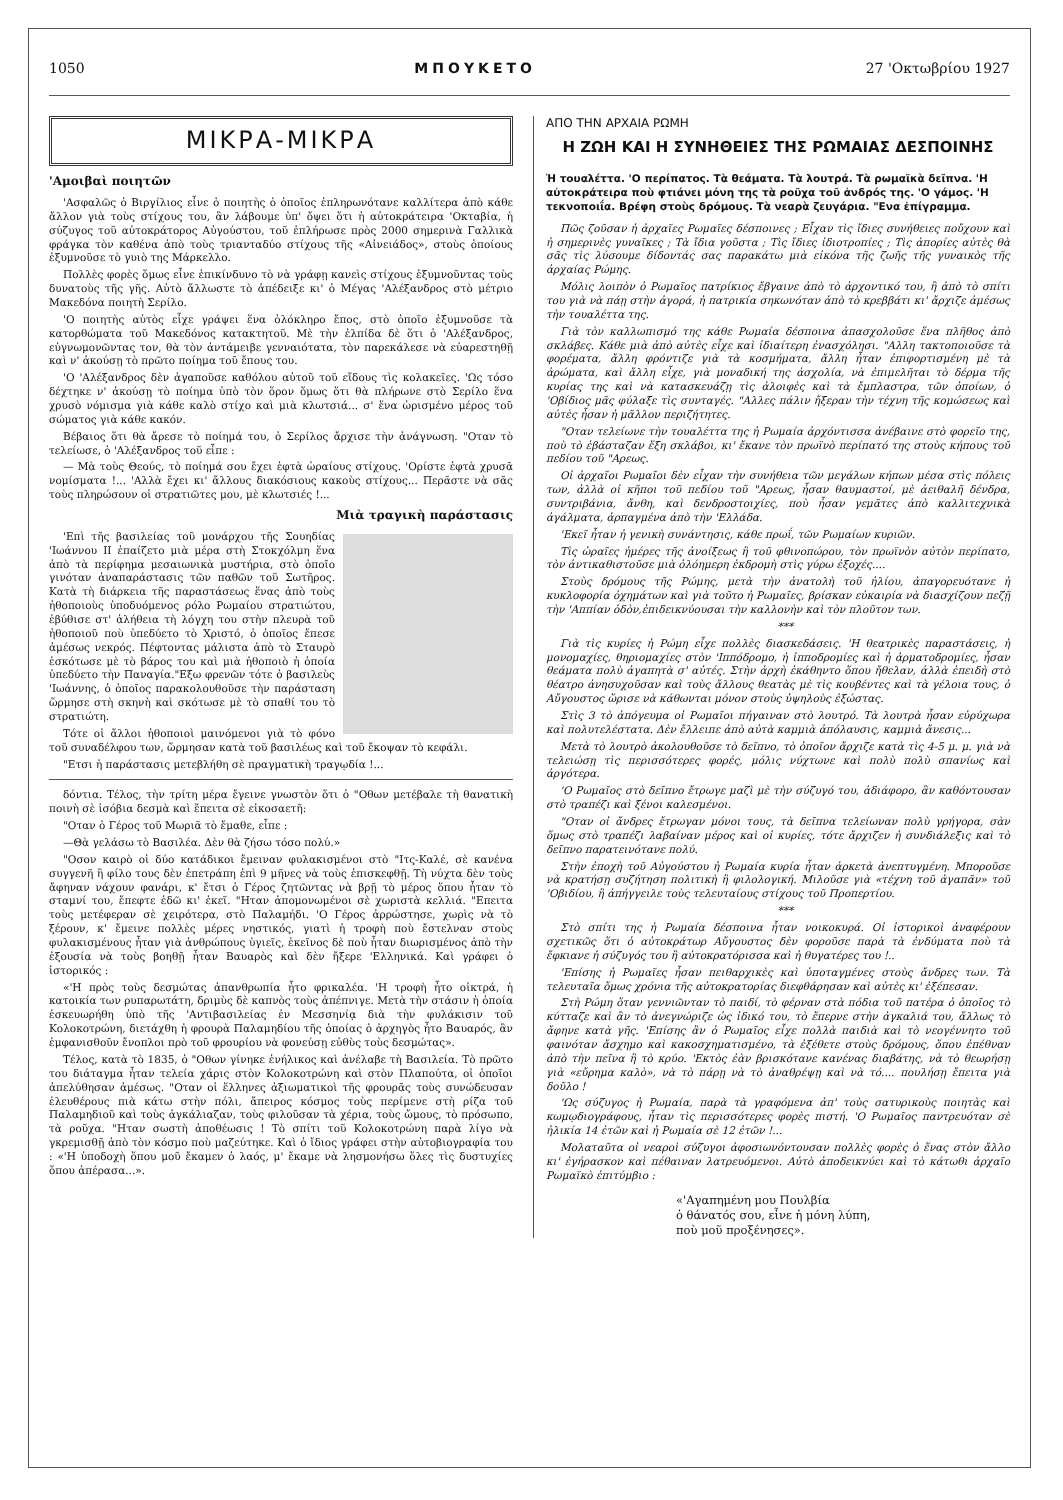1050 ΜΠΟΥΚΕΤΟ 27 'Οκτωβρίου 1927
ΜΙΚΡΑ-ΜΙΚΡΑ
'Αμοιβαὶ ποιητῶν
'Ασφαλῶς ὁ Βιργίλιος εἶνε ὁ ποιητὴς ὁ ὁποῖος ἐπληρωνότανε καλλίτερα ἀπὸ κάθε ἄλλον γιὰ τοὺς στίχους του, ἂν λάβουμε ὑπ' ὄψει ὅτι ἡ αὐτοκράτειρα 'Οκταβία, ἡ σύζυγος τοῦ αὐτοκράτορος Αὐγούστου, τοῦ ἐπλήρωσε πρὸς 2000 σημερινὰ Γαλλικὰ φράγκα τὸν καθένα ἀπὸ τοὺς τριανταδύο στίχους τῆς «Αἰνειάδος», στοὺς ὁποίους ἐξυμνοῦσε τὸ γυιὸ της Μάρκελλο.
Πολλὲς φορὲς ὅμως εἶνε ἐπικίνδυνο τὸ νὰ γράφῃ κανεὶς στίχους ἐξυμνοῦντας τοὺς δυνατοὺς τῆς γῆς. Αὐτὸ ἄλλωστε τὸ ἀπέδειξε κι' ὁ Μέγας 'Αλέξανδρος στὸ μέτριο Μακεδόνα ποιητὴ Σερίλο.
'Ο ποιητὴς αὐτὸς εἶχε γράψει ἕνα ὁλόκληρο ἔπος, στὸ ὁποῖο ἐξυμνοῦσε τὰ κατορθώματα τοῦ Μακεδόνος κατακτητοῦ. Μὲ τὴν ἐλπίδα δὲ ὅτι ὁ 'Αλέξανδρος, εὐγνωμονῶντας τον, θὰ τὸν ἀντάμειβε γενναιότατα, τὸν παρεκάλεσε νὰ εὐαρεστηθῇ καὶ ν' ἀκούσῃ τὸ πρῶτο ποίημα τοῦ ἔπους του.
'Ο 'Αλέξανδρος δὲν ἀγαποῦσε καθόλου αὐτοῦ τοῦ εἴδους τὶς κολακεῖες. 'Ως τόσο δέχτηκε ν' ἀκούσῃ τὸ ποίημα ὑπὸ τὸν ὅρον ὅμως ὅτι θὰ πλήρωνε στὸ Σερίλο ἕνα χρυσὸ νόμισμα γιὰ κάθε καλὸ στίχο καὶ μιὰ κλωτσιά... σ' ἕνα ὡρισμένο μέρος τοῦ σώματος γιὰ κάθε κακόν.
Βέβαιος ὅτι θὰ ἄρεσε τὸ ποίημά του, ὁ Σερίλος ἄρχισε τὴν ἀνάγνωση. "Οταν τὸ τελείωσε, ὁ 'Αλέξανδρος τοῦ εἶπε :
— Μὰ τοὺς Θεούς, τὸ ποίημά σου ἔχει ἑφτὰ ὡραίους στίχους. 'Ορίστε ἑφτὰ χρυσᾶ νομίσματα !... 'Αλλὰ ἔχει κι' ἄλλους διακόσιους κακοὺς στίχους... Περᾶστε νὰ σᾶς τοὺς πληρώσουν οἱ στρατιῶτες μου, μὲ κλωτσιές !...
Μιὰ τραγικὴ παράστασις
'Επὶ τῆς βασιλείας τοῦ μονάρχου τῆς Σουηδίας 'Ιωάννου ΙΙ ἐπαίζετο μιὰ μέρα στὴ Στοκχόλμη ἕνα ἀπὸ τὰ περίφημα μεσαιωνικὰ μυστήρια, στὸ ὁποῖο γινόταν ἀναπαράστασις τῶν παθῶν τοῦ Σωτῆρος. Κατὰ τὴ διάρκεια τῆς παραστάσεως ἕνας ἀπὸ τοὺς ἠθοποιοὺς ὑποδυόμενος ρόλο Ρωμαίου στρατιώτου, ἐβύθισε στ' ἀλήθεια τὴ λόγχη του στὴν πλευρὰ τοῦ ἠθοποιοῦ ποὺ ὑπεδύετο τὸ Χριστό, ὁ ὁποῖος ἔπεσε ἀμέσως νεκρός. Πέφτοντας μάλιστα ἀπὸ τὸ Σταυρὸ ἐσκότωσε μὲ τὸ βάρος του καὶ μιὰ ἠθοποιὸ ἡ ὁποία ὑπεδύετο τὴν Παναγία."Εξω φρενῶν τότε ὁ βασιλεὺς 'Ιωάννης, ὁ ὁποῖος παρακολουθοῦσε τὴν παράσταση ὥρμησε στὴ σκηνὴ καὶ σκότωσε μὲ τὸ σπαθί του τὸ στρατιώτη.
Τότε οἱ ἄλλοι ἠθοποιοὶ μαινόμενοι γιὰ τὸ φόνο τοῦ συναδέλφου των, ὥρμησαν κατὰ τοῦ βασιλέως καὶ τοῦ ἔκοψαν τὸ κεφάλι.
"Ετσι ἡ παράστασις μετεβλήθη σὲ πραγματικὴ τραγῳδία !...
δόντια. Τέλος, τὴν τρίτη μέρα ἔγεινε γνωστὸν ὅτι ὁ "Οθων μετέβαλε τὴ θανατικὴ ποινὴ σὲ ἰσόβια δεσμὰ καὶ ἔπειτα σὲ εἰκοσαετῆ:
"Οταν ὁ Γέρος τοῦ Μωριᾶ τὸ ἔμαθε, εἶπε :
—Θὰ γελάσω τὸ Βασιλέα. Δὲν θὰ ζήσω τόσο πολύ.»
"Οσον καιρὸ οἱ δύο κατάδικοι ἔμειναν φυλακισμένοι στὸ "Ιτς-Καλέ, σὲ κανένα συγγενῆ ἢ φίλο τους δὲν ἐπετράπη ἐπὶ 9 μῆνες νὰ τοὺς ἐπισκεφθῇ. Τὴ νύχτα δὲν τοὺς ἄφηναν νάχουν φανάρι, κ' ἔτσι ὁ Γέρος ζητῶντας νὰ βρῇ τὸ μέρος ὅπου ἦταν τὸ σταμνί του, ἔπεφτε ἐδῶ κι' ἐκεῖ. "Ηταν ἀπομονωμένοι σὲ χωριστὰ κελλιά. "Επειτα τοὺς μετέφεραν σὲ χειρότερα, στὸ Παλαμήδι. 'Ο Γέρος ἀρρώστησε, χωρὶς νὰ τὸ ξέρουν, κ' ἔμεινε πολλὲς μέρες νηστικός, γιατὶ ἡ τροφὴ ποὺ ἔστελναν στοὺς φυλακισμένους ἦταν γιὰ ἀνθρώπους ὑγιεῖς, ἐκεῖνος δὲ ποὺ ἦταν διωρισμένος ἀπὸ τὴν ἐξουσία νὰ τοὺς βοηθῇ ἦταν Βαυαρὸς καὶ δὲν ἤξερε 'Ελληνικά. Καὶ γράφει ὁ ἱστορικός :
«'Η πρὸς τοὺς δεσμώτας ἀπανθρωπία ἦτο φρικαλέα. 'Η τροφὴ ἦτο οἰκτρά, ἡ κατοικία των ρυπαρωτάτη, δριμὺς δὲ καπνὸς τοὺς ἀπέπνιγε. Μετὰ τὴν στάσιν ἡ ὁποία ἐσκευωρήθη ὑπὸ τῆς 'Αντιβασιλείας ἐν Μεσσηνίᾳ διὰ τὴν φυλάκισιν τοῦ Κολοκοτρώνη, διετάχθη ἡ φρουρὰ Παλαμηδίου τῆς ὁποίας ὁ ἀρχηγὸς ἦτο Βαυαρός, ἂν ἐμφανισθοῦν ἔνοπλοι πρὸ τοῦ φρουρίου νὰ φονεύσῃ εὐθὺς τοὺς δεσμώτας».
Τέλος, κατὰ τὸ 1835, ὁ "Οθων γίνηκε ἐνήλικος καὶ ἀνέλαβε τὴ Βασιλεία. Τὸ πρῶτο του διάταγμα ἦταν τελεία χάρις στὸν Κολοκοτρώνη καὶ στὸν Πλαπούτα, οἱ ὁποῖοι ἀπελύθησαν ἀμέσως. "Οταν οἱ ἕλληνες ἀξιωματικοὶ τῆς φρουρᾶς τοὺς συνώδευσαν ἐλευθέρους πιὰ κάτω στὴν πόλι, ἄπειρος κόσμος τοὺς περίμενε στὴ ρίζα τοῦ Παλαμηδιοῦ καὶ τοὺς ἀγκάλιαζαν, τοὺς φιλοῦσαν τὰ χέρια, τοὺς ὤμους, τὸ πρόσωπο, τὰ ροῦχα. "Ηταν σωστὴ ἀποθέωσις ! Τὸ σπίτι τοῦ Κολοκοτρώνη παρὰ λίγο νὰ γκρεμισθῇ ἀπὸ τὸν κόσμο ποὺ μαζεύτηκε. Καὶ ὁ ἴδιος γράφει στὴν αὐτοβιογραφία του : «'Η ὑποδοχὴ ὅπου μοῦ ἔκαμεν ὁ λαός, μ' ἔκαμε νὰ λησμονήσω ὅλες τὶς δυστυχίες ὅπου ἀπέρασα...».
ΑΠΟ ΤΗΝ ΑΡΧΑΙΑ ΡΩΜΗ
Η ΖΩΗ ΚΑΙ Η ΣΥΝΗΘΕΙΕΣ ΤΗΣ ΡΩΜΑΙΑΣ ΔΕΣΠΟΙΝΗΣ
Ἡ τουαλέττα. 'Ο περίπατος. Τὰ θεάματα. Τὰ λουτρά. Τὰ ρωμαϊκὰ δεῖπνα. 'Η αὐτοκράτειρα ποὺ φτιάνει μόνη της τὰ ροῦχα τοῦ ἀνδρός της. 'Ο γάμος. 'Η τεκνοποιΐα. Βρέφη στοὺς δρόμους. Τὰ νεαρὰ ζευγάρια. "Ενα ἐπίγραμμα.
Πῶς ζοῦσαν ἡ ἀρχαῖες Ρωμαῖες δέσποινες ; Εἶχαν τὶς ἴδιες συνήθειες ποὔχουν καὶ ἡ σημερινὲς γυναῖκες ; Τὰ ἴδια γοῦστα ; Τὶς ἴδιες ἰδιοτροπίες ; Τὶς ἀπορίες αὐτὲς θὰ σᾶς τὶς λύσουμε δίδοντάς σας παρακάτω μιὰ εἰκόνα τῆς ζωῆς τῆς γυναικὸς τῆς ἀρχαίας Ρώμης.
Μόλις λοιπὸν ὁ Ρωμαῖος πατρίκιος ἔβγαινε ἀπὸ τὸ ἀρχοντικό του, ἢ ἀπὸ τὸ σπίτι του γιὰ νὰ πάῃ στὴν ἀγορά, ἡ πατρικία σηκωνόταν ἀπὸ τὸ κρεββάτι κι' ἄρχιζε ἀμέσως τὴν τουαλέττα της.
Γιὰ τὸν καλλωπισμό της κάθε Ρωμαία δέσποινα ἀπασχολοῦσε ἕνα πλῆθος ἀπὸ σκλάβες. Κάθε μιὰ ἀπὸ αὐτὲς εἶχε καὶ ἰδιαίτερη ἐνασχόλησι. "Αλλη τακτοποιοῦσε τὰ φορέματα, ἄλλη φρόντιζε γιὰ τὰ κοσμήματα, ἄλλη ἦταν ἐπιφορτισμένη μὲ τὰ ἀρώματα, καὶ ἄλλη εἶχε, γιὰ μοναδική της ἀσχολία, νὰ ἐπιμελῆται τὸ δέρμα τῆς κυρίας της καὶ νὰ κατασκευάζῃ τὶς ἀλοιφὲς καὶ τὰ ἔμπλαστρα, τῶν ὁποίων, ὁ 'Οβίδιος μᾶς φύλαξε τὶς συνταγές. "Αλλες πάλιν ἤξεραν τὴν τέχνη τῆς κομώσεως καὶ αὐτὲς ἦσαν ἡ μᾶλλον περιζήτητες.
"Οταν τελείωνε τὴν τουαλέττα της ἡ Ρωμαία ἀρχόντισσα ἀνέβαινε στὸ φορεῖο της, ποὺ τὸ ἐβάσταζαν ἕξη σκλάβοι, κι' ἔκανε τὸν πρωϊνὸ περίπατό της στοὺς κήπους τοῦ πεδίου τοῦ "Αρεως.
Οἱ ἀρχαῖοι Ρωμαῖοι δὲν εἶχαν τὴν συνήθεια τῶν μεγάλων κήπων μέσα στὶς πόλεις των, ἀλλὰ οἱ κῆποι τοῦ πεδίου τοῦ "Αρεως, ἦσαν θαυμαστοί, μὲ ἀειθαλῆ δένδρα, συντριβάνια, ἄνθη, καὶ δενδροστοιχίες, ποὺ ἦσαν γεμᾶτες ἀπὸ καλλιτεχνικὰ ἀγάλματα, ἁρπαγμένα ἀπὸ τὴν 'Ελλάδα.
'Εκεῖ ἦταν ἡ γενικὴ συνάντησις, κάθε πρωΐ, τῶν Ρωμαίων κυριῶν.
Τὶς ὡραῖες ἡμέρες τῆς ἀνοίξεως ἢ τοῦ φθινοπώρου, τὸν πρωϊνὸν αὐτὸν περίπατο, τὸν ἀντικαθιστοῦσε μιὰ ὁλόημερη ἐκδρομὴ στὶς γύρω ἐξοχές....
Στοὺς δρόμους τῆς Ρώμης, μετὰ τὴν ἀνατολὴ τοῦ ἡλίου, ἀπαγορευότανε ἡ κυκλοφορία ὀχημάτων καὶ γιὰ τοῦτο ἡ Ρωμαῖες, βρίσκαν εὐκαιρία νὰ διασχίζουν πεζῇ τὴν 'Αππίαν ὁδὸν,ἐπιδεικνύουσαι τὴν καλλονὴν καὶ τὸν πλοῦτον των.
***
Γιὰ τὶς κυρίες ἡ Ρώμη εἶχε πολλὲς διασκεδάσεις. 'Η θεατρικὲς παραστάσεις, ἡ μονομαχίες, θηριομαχίες στὸν 'Ιππόδρομο, ἡ ἱπποδρομίες καὶ ἡ ἁρματοδρομίες, ἦσαν θεάματα πολὺ ἀγαπητὰ σ' αὐτές. Στὴν ἀρχὴ ἐκάθηντο ὅπου ἤθελαν, ἀλλὰ ἐπειδὴ στὸ θέατρο ἀνησυχοῦσαν καὶ τοὺς ἄλλους θεατὰς μὲ τὶς κουβέντες καὶ τὰ γέλοια τους, ὁ Αὔγουστος ὥρισε νὰ κάθωνται μόνον στοὺς ὑψηλοὺς ἐξώστας.
Στὶς 3 τὸ ἀπόγευμα οἱ Ρωμαῖοι πήγαιναν στὸ λουτρό. Τὰ λουτρὰ ἦσαν εὐρύχωρα καὶ πολυτελέστατα. Δὲν ἔλλειπε ἀπὸ αὐτὰ καμμιὰ ἀπόλαυσις, καμμιὰ ἄνεσις...
Μετὰ τὸ λουτρὸ ἀκολουθοῦσε τὸ δεῖπνο, τὸ ὁποῖον ἄρχιζε κατὰ τὶς 4-5 μ. μ. γιὰ νὰ τελειώσῃ τὶς περισσότερες φορές, μόλις νύχτωνε καὶ πολὺ πολὺ σπανίως καὶ ἀργότερα.
'Ο Ρωμαῖος στὸ δεῖπνο ἔτρωγε μαζὶ μὲ τὴν σύζυγό του, ἀδιάφορο, ἂν καθόντουσαν στὸ τραπέζι καὶ ξένοι καλεσμένοι.
"Οταν οἱ ἄνδρες ἔτρωγαν μόνοι τους, τὰ δεῖπνα τελείωναν πολὺ γρήγορα, σὰν ὅμως στὸ τραπέζι λαβαίναν μέρος καὶ οἱ κυρίες, τότε ἄρχιζεν ἡ συνδιάλεξις καὶ τὸ δεῖπνο παρατεινότανε πολύ.
Στὴν ἐποχὴ τοῦ Αὐγούστου ἡ Ρωμαία κυρία ἦταν ἀρκετὰ ἀνεπτυγμένη. Μποροῦσε νὰ κρατήσῃ συζήτηση πολιτικὴ ἢ φιλολογική. Μιλοῦσε γιὰ «τέχνη τοῦ ἀγαπᾶν» τοῦ 'Οβιδίου, ἢ ἀπήγγειλε τοὺς τελευταίους στίχους τοῦ Προπερτίου.
***
Στὸ σπίτι της ἡ Ρωμαία δέσποινα ἦταν νοικοκυρά. Οἱ ἱστορικοὶ ἀναφέρουν σχετικῶς ὅτι ὁ αὐτοκράτωρ Αὔγουστος δὲν φοροῦσε παρὰ τὰ ἐνδύματα ποὺ τὰ ἔφκιανε ἡ σύζυγός του ἢ αὐτοκρατόρισσα καὶ ἡ θυγατέρες του !..
'Επίσης ἡ Ρωμαῖες ἦσαν πειθαρχικὲς καὶ ὑποταγμένες στοὺς ἄνδρες των. Τὰ τελευταῖα ὅμως χρόνια τῆς αὐτοκρατορίας διεφθάρησαν καὶ αὐτὲς κι' ἐξέπεσαν.
Στὴ Ρώμη ὅταν γεννιῶνταν τὸ παιδί, τὸ φέρναν στὰ πόδια τοῦ πατέρα ὁ ὁποῖος τὸ κύτταζε καὶ ἂν τὸ ἀνεγνώριζε ὡς ἰδικό του, τὸ ἔπερνε στὴν ἀγκαλιά του, ἄλλως τὸ ἄφηνε κατὰ γῆς. 'Επίσης ἂν ὁ Ρωμαῖος εἶχε πολλὰ παιδιὰ καὶ τὸ νεογέννητο τοῦ φαινόταν ἄσχημο καὶ κακοσχηματισμένο, τὰ ἐξέθετε στοὺς δρόμους, ὅπου ἐπέθναν ἀπὸ τὴν πεῖνα ἢ τὸ κρύο. 'Εκτὸς ἐὰν βρισκότανε κανένας διαβάτης, νὰ τὸ θεωρήσῃ γιὰ «εὔρημα καλὸ», νὰ τὸ πάρῃ νὰ τὸ ἀναθρέψῃ καὶ νὰ τό.... πουλήσῃ ἔπειτα γιὰ δοῦλο !
'Ως σύζυγος ἡ Ρωμαία, παρὰ τὰ γραφόμενα ἀπ' τοὺς σατυρικοὺς ποιητὰς καὶ κωμῳδιογράφους, ἦταν τὶς περισσότερες φορὲς πιστή. 'Ο Ρωμαῖος παντρευόταν σὲ ἡλικία 14 ἐτῶν καὶ ἡ Ρωμαία σὲ 12 ἐτῶν !...
Μολαταῦτα οἱ νεαροὶ σύζυγοι ἀφοσιωνόντουσαν πολλὲς φορὲς ὁ ἕνας στὸν ἄλλο κι' ἐγήρασκον καὶ πέθαιναν λατρευόμενοι. Αὐτὸ ἀποδεικνύει καὶ τὸ κάτωθι ἀρχαῖο Ρωμαϊκὸ ἐπιτύμβιο :
«'Αγαπημένη μου Πουλβία
ὁ θάνατός σου, εἶνε ἡ μόνη λύπη,
ποὺ μοῦ προξένησες».